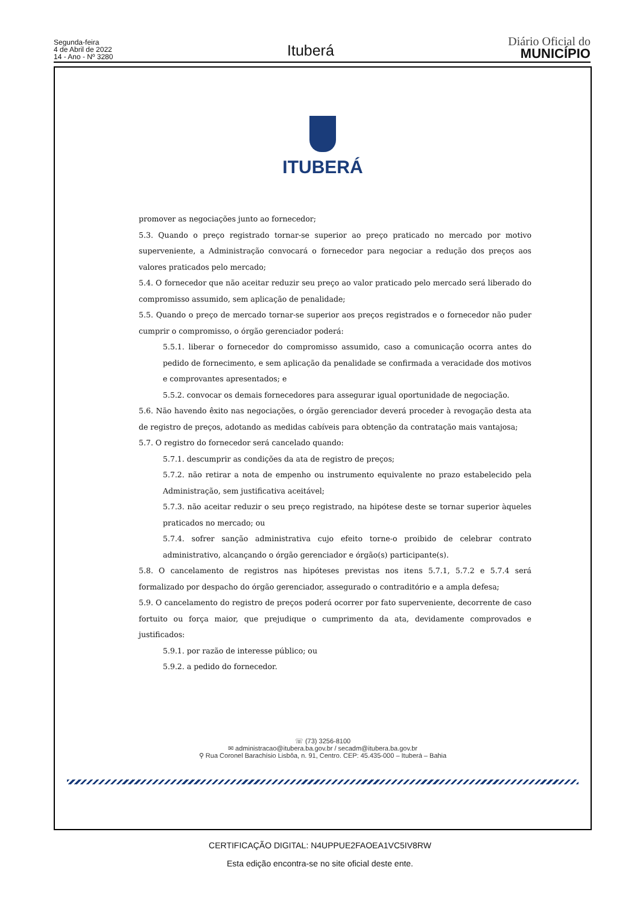Segunda-feira
4 de Abril de 2022
14 - Ano - Nº 3280
Ituberá
Diário Oficial do
MUNICÍPIO
ITUBERÁ
promover as negociações junto ao fornecedor;
5.3. Quando o preço registrado tornar-se superior ao preço praticado no mercado por motivo superveniente, a Administração convocará o fornecedor para negociar a redução dos preços aos valores praticados pelo mercado;
5.4. O fornecedor que não aceitar reduzir seu preço ao valor praticado pelo mercado será liberado do compromisso assumido, sem aplicação de penalidade;
5.5. Quando o preço de mercado tornar-se superior aos preços registrados e o fornecedor não puder cumprir o compromisso, o órgão gerenciador poderá:
5.5.1. liberar o fornecedor do compromisso assumido, caso a comunicação ocorra antes do pedido de fornecimento, e sem aplicação da penalidade se confirmada a veracidade dos motivos e comprovantes apresentados; e
5.5.2. convocar os demais fornecedores para assegurar igual oportunidade de negociação.
5.6. Não havendo êxito nas negociações, o órgão gerenciador deverá proceder à revogação desta ata de registro de preços, adotando as medidas cabíveis para obtenção da contratação mais vantajosa;
5.7. O registro do fornecedor será cancelado quando:
5.7.1. descumprir as condições da ata de registro de preços;
5.7.2. não retirar a nota de empenho ou instrumento equivalente no prazo estabelecido pela Administração, sem justificativa aceitável;
5.7.3. não aceitar reduzir o seu preço registrado, na hipótese deste se tornar superior àqueles praticados no mercado; ou
5.7.4. sofrer sanção administrativa cujo efeito torne-o proibido de celebrar contrato administrativo, alcançando o órgão gerenciador e órgão(s) participante(s).
5.8. O cancelamento de registros nas hipóteses previstas nos itens 5.7.1, 5.7.2 e 5.7.4 será formalizado por despacho do órgão gerenciador, assegurado o contraditório e a ampla defesa;
5.9. O cancelamento do registro de preços poderá ocorrer por fato superveniente, decorrente de caso fortuito ou força maior, que prejudique o cumprimento da ata, devidamente comprovados e justificados:
5.9.1. por razão de interesse público; ou
5.9.2. a pedido do fornecedor.
☏ (73) 3256-8100
✉ administracao@itubera.ba.gov.br / secadm@itubera.ba.gov.br
⚲ Rua Coronel Barachísio Lisbôa, n. 91, Centro. CEP: 45.435-000 – Ituberá – Bahia
CERTIFICAÇÃO DIGITAL: N4UPPUE2FAOEA1VC5IV8RW
Esta edição encontra-se no site oficial deste ente.